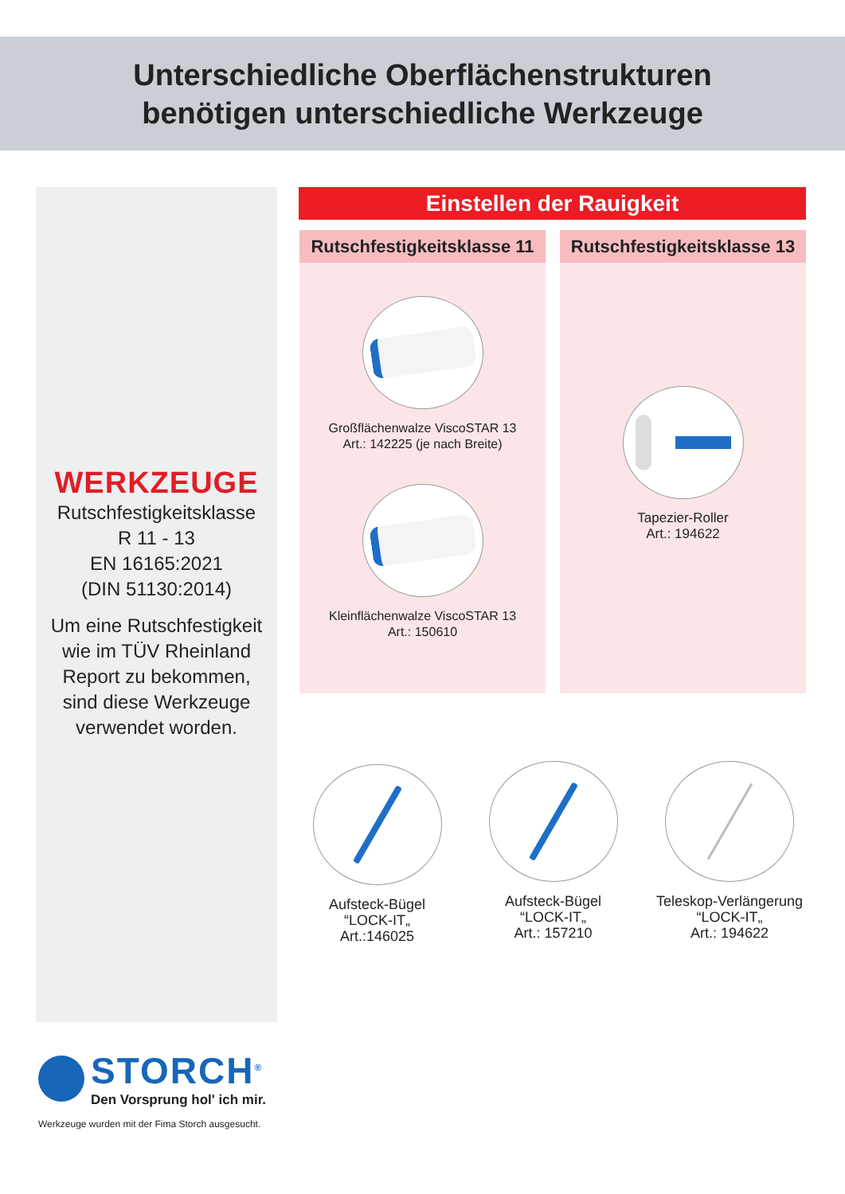Unterschiedliche Oberflächenstrukturen
benötigen unterschiedliche Werkzeuge
WERKZEUGE
Rutschfestigkeitsklasse
R 11 - 13
EN 16165:2021
(DIN 51130:2014)
Um eine Rutschfestigkeit
wie im TÜV Rheinland
Report zu bekommen,
sind diese Werkzeuge
verwendet worden.
Einstellen der Rauigkeit
Rutschfestigkeitsklasse 11
Großflächenwalze ViscoSTAR 13
Art.: 142225 (je nach Breite)
Kleinflächenwalze ViscoSTAR 13
Art.: 150610
Rutschfestigkeitsklasse 13
Tapezier-Roller
Art.: 194622
Aufsteck-Bügel
“LOCK-IT„
Art.:146025
Aufsteck-Bügel
“LOCK-IT„
Art.: 157210
Teleskop-Verlängerung
“LOCK-IT„
Art.: 194622
STORCH<sup>®</sup>
Den Vorsprung hol' ich mir.
Werkzeuge wurden mit der Fima Storch ausgesucht.